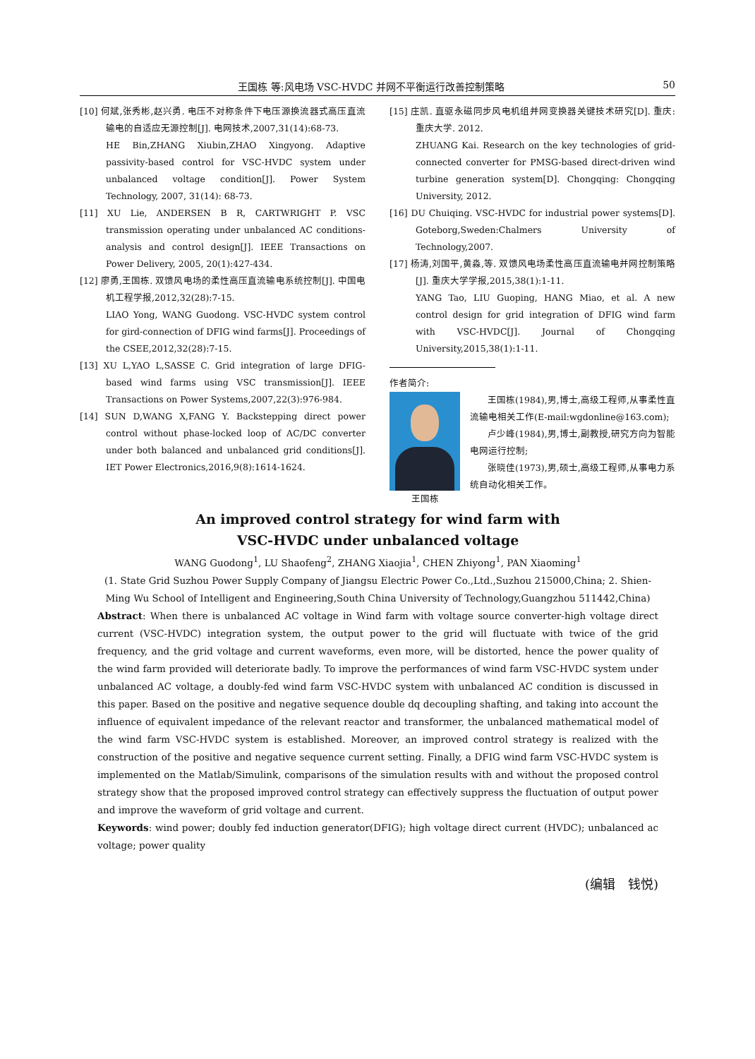王国栋 等:风电场 VSC-HVDC 并网不平衡运行改善控制策略 50
[10] 何斌,张秀彬,赵兴勇. 电压不对称条件下电压源换流器式高压直流输电的自适应无源控制[J]. 电网技术,2007,31(14):68-73.
HE Bin,ZHANG Xiubin,ZHAO Xingyong. Adaptive passivity-based control for VSC-HVDC system under unbalanced voltage condition[J]. Power System Technology, 2007, 31(14): 68-73.
[11] XU Lie, ANDERSEN B R, CARTWRIGHT P. VSC transmission operating under unbalanced AC conditions-analysis and control design[J]. IEEE Transactions on Power Delivery, 2005, 20(1):427-434.
[12] 廖勇,王国栋. 双馈风电场的柔性高压直流输电系统控制[J]. 中国电机工程学报,2012,32(28):7-15.
LIAO Yong, WANG Guodong. VSC-HVDC system control for gird-connection of DFIG wind farms[J]. Proceedings of the CSEE,2012,32(28):7-15.
[13] XU L,YAO L,SASSE C. Grid integration of large DFIG- based wind farms using VSC transmission[J]. IEEE Transactions on Power Systems,2007,22(3):976-984.
[14] SUN D,WANG X,FANG Y. Backstepping direct power control without phase-locked loop of AC/DC converter under both balanced and unbalanced grid conditions[J]. IET Power Electronics,2016,9(8):1614-1624.
[15] 庄凯. 直驱永磁同步风电机组并网变换器关键技术研究[D]. 重庆: 重庆大学. 2012.
ZHUANG Kai. Research on the key technologies of grid-connected converter for PMSG-based direct-driven wind turbine generation system[D]. Chongqing: Chongqing University, 2012.
[16] DU Chuiqing. VSC-HVDC for industrial power systems[D]. Goteborg,Sweden:Chalmers University of Technology,2007.
[17] 杨涛,刘国平,黄淼,等. 双馈风电场柔性高压直流输电并网控制策略[J]. 重庆大学学报,2015,38(1):1-11.
YANG Tao, LIU Guoping, HANG Miao, et al. A new control design for grid integration of DFIG wind farm with VSC-HVDC[J]. Journal of Chongqing University,2015,38(1):1-11.
作者简介:
王国栋   王国栋(1984),男,博士,高级工程师,从事柔性直流输电相关工作(E-mail:wgdonline@163.com);
  卢少峰(1984),男,博士,副教授,研究方向为智能电网运行控制;
  张晓佳(1973),男,硕士,高级工程师,从事电力系统自动化相关工作。
An improved control strategy for wind farm with
VSC-HVDC under unbalanced voltage
WANG Guodong<sup>1</sup>, LU Shaofeng<sup>2</sup>, ZHANG Xiaojia<sup>1</sup>, CHEN Zhiyong<sup>1</sup>, PAN Xiaoming<sup>1</sup>
(1. State Grid Suzhou Power Supply Company of Jiangsu Electric Power Co.,Ltd.,Suzhou 215000,China; 2. Shien-Ming Wu School of Intelligent and Engineering,South China University of Technology,Guangzhou 511442,China)
Abstract: When there is unbalanced AC voltage in Wind farm with voltage source converter-high voltage direct current (VSC-HVDC) integration system, the output power to the grid will fluctuate with twice of the grid frequency, and the grid voltage and current waveforms, even more, will be distorted, hence the power quality of the wind farm provided will deteriorate badly. To improve the performances of wind farm VSC-HVDC system under unbalanced AC voltage, a doubly-fed wind farm VSC-HVDC system with unbalanced AC condition is discussed in this paper. Based on the positive and negative sequence double dq decoupling shafting, and taking into account the influence of equivalent impedance of the relevant reactor and transformer, the unbalanced mathematical model of the wind farm VSC-HVDC system is established. Moreover, an improved control strategy is realized with the construction of the positive and negative sequence current setting. Finally, a DFIG wind farm VSC-HVDC system is implemented on the Matlab/Simulink, comparisons of the simulation results with and without the proposed control strategy show that the proposed improved control strategy can effectively suppress the fluctuation of output power and improve the waveform of grid voltage and current.
Keywords: wind power; doubly fed induction generator(DFIG); high voltage direct current (HVDC); unbalanced ac voltage; power quality
(编辑 钱悦)